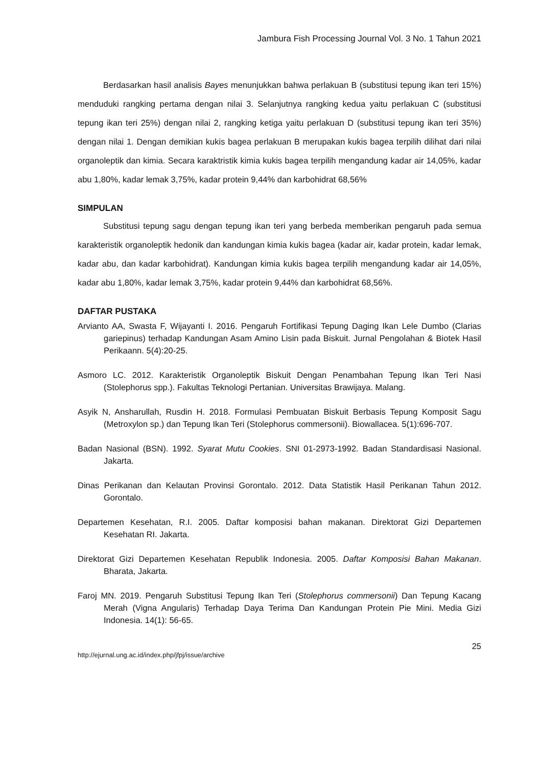Jambura Fish Processing Journal Vol. 3 No. 1 Tahun 2021
Berdasarkan hasil analisis Bayes menunjukkan bahwa perlakuan B (substitusi tepung ikan teri 15%) menduduki rangking pertama dengan nilai 3. Selanjutnya rangking kedua yaitu perlakuan C (substitusi tepung ikan teri 25%) dengan nilai 2, rangking ketiga yaitu perlakuan D (substitusi tepung ikan teri 35%) dengan nilai 1. Dengan demikian kukis bagea perlakuan B merupakan kukis bagea terpilih dilihat dari nilai organoleptik dan kimia. Secara karaktristik kimia kukis bagea terpilih mengandung kadar air 14,05%, kadar abu 1,80%, kadar lemak 3,75%, kadar protein 9,44% dan karbohidrat 68,56%
SIMPULAN
Substitusi tepung sagu dengan tepung ikan teri yang berbeda memberikan pengaruh pada semua karakteristik organoleptik hedonik dan kandungan kimia kukis bagea (kadar air, kadar protein, kadar lemak, kadar abu, dan kadar karbohidrat). Kandungan kimia kukis bagea terpilih mengandung kadar air 14,05%, kadar abu 1,80%, kadar lemak 3,75%, kadar protein 9,44% dan karbohidrat 68,56%.
DAFTAR PUSTAKA
Arvianto AA, Swasta F, Wijayanti I. 2016. Pengaruh Fortifikasi Tepung Daging Ikan Lele Dumbo (Clarias gariepinus) terhadap Kandungan Asam Amino Lisin pada Biskuit. Jurnal Pengolahan & Biotek Hasil Perikaann. 5(4):20-25.
Asmoro LC. 2012. Karakteristik Organoleptik Biskuit Dengan Penambahan Tepung Ikan Teri Nasi (Stolephorus spp.). Fakultas Teknologi Pertanian. Universitas Brawijaya. Malang.
Asyik N, Ansharullah, Rusdin H. 2018. Formulasi Pembuatan Biskuit Berbasis Tepung Komposit Sagu (Metroxylon sp.) dan Tepung Ikan Teri (Stolephorus commersonii). Biowallacea. 5(1):696-707.
Badan Nasional (BSN). 1992. Syarat Mutu Cookies. SNI 01-2973-1992. Badan Standardisasi Nasional. Jakarta.
Dinas Perikanan dan Kelautan Provinsi Gorontalo. 2012. Data Statistik Hasil Perikanan Tahun 2012. Gorontalo.
Departemen Kesehatan, R.I. 2005. Daftar komposisi bahan makanan. Direktorat Gizi Departemen Kesehatan RI. Jakarta.
Direktorat Gizi Departemen Kesehatan Republik Indonesia. 2005. Daftar Komposisi Bahan Makanan. Bharata, Jakarta.
Faroj MN. 2019. Pengaruh Substitusi Tepung Ikan Teri (Stolephorus commersonii) Dan Tepung Kacang Merah (Vigna Angularis) Terhadap Daya Terima Dan Kandungan Protein Pie Mini. Media Gizi Indonesia. 14(1): 56-65.
25
http://ejurnal.ung.ac.id/index.php/jfpj/issue/archive